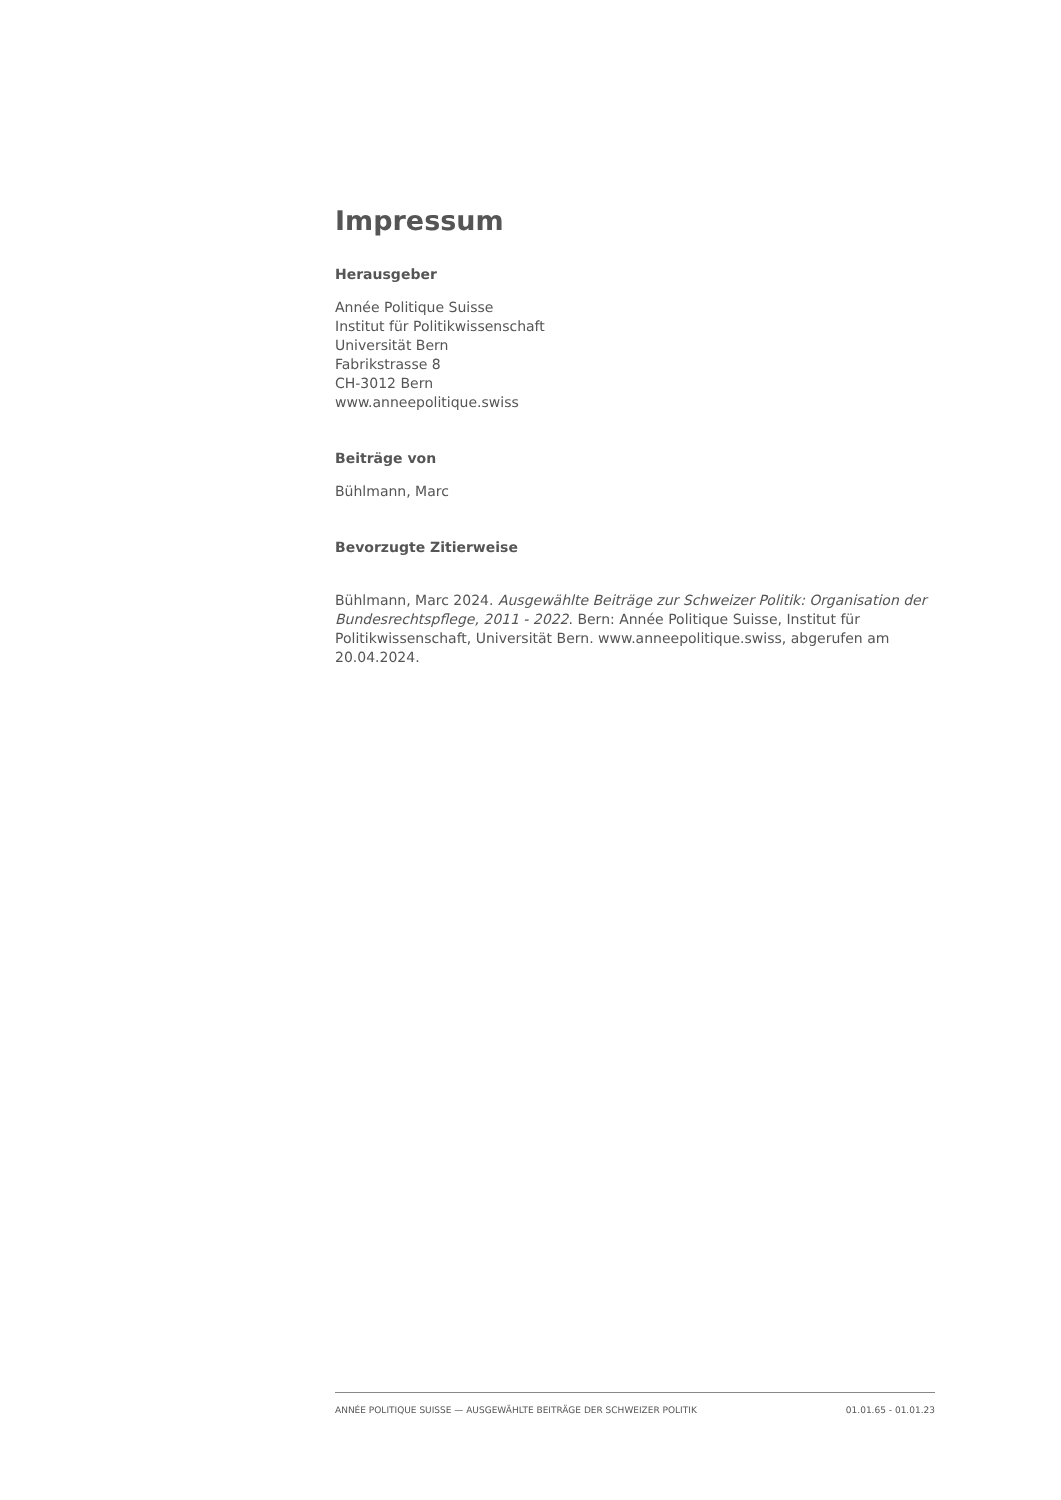Impressum
Herausgeber
Année Politique Suisse
Institut für Politikwissenschaft
Universität Bern
Fabrikstrasse 8
CH-3012 Bern
www.anneepolitique.swiss
Beiträge von
Bühlmann, Marc
Bevorzugte Zitierweise
Bühlmann, Marc 2024. Ausgewählte Beiträge zur Schweizer Politik: Organisation der Bundesrechtspflege, 2011 - 2022. Bern: Année Politique Suisse, Institut für Politikwissenschaft, Universität Bern. www.anneepolitique.swiss, abgerufen am 20.04.2024.
ANNÉE POLITIQUE SUISSE — AUSGEWÄHLTE BEITRÄGE DER SCHWEIZER POLITIK 01.01.65 - 01.01.23